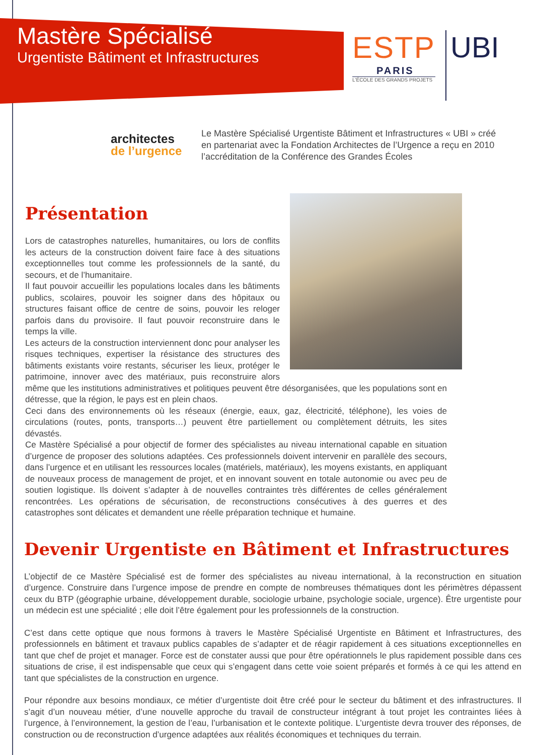Mastère Spécialisé
Urgentiste Bâtiment et Infrastructures
ESTP
PARIS
L'ÉCOLE DES GRANDS PROJETS
UBI
architectes
de l’urgence
Le Mastère Spécialisé Urgentiste Bâtiment et Infrastructures « UBI » créé en partenariat avec la Fondation Architectes de l’Urgence a reçu en 2010 l’accréditation de la Conférence des Grandes Écoles
Présentation
Lors de catastrophes naturelles, humanitaires, ou lors de conflits les acteurs de la construction doivent faire face à des situations exceptionnelles tout comme les professionnels de la santé, du secours, et de l’humanitaire.
Il faut pouvoir accueillir les populations locales dans les bâtiments publics, scolaires, pouvoir les soigner dans des hôpitaux ou structures faisant office de centre de soins, pouvoir les reloger parfois dans du provisoire. Il faut pouvoir reconstruire dans le temps la ville.
Les acteurs de la construction interviennent donc pour analyser les risques techniques, expertiser la résistance des structures des bâtiments existants voire restants, sécuriser les lieux, protéger le patrimoine, innover avec des matériaux, puis reconstruire alors même que les institutions administratives et politiques peuvent être désorganisées, que les populations sont en détresse, que la région, le pays est en plein chaos.
Ceci dans des environnements où les réseaux (énergie, eaux, gaz, électricité, téléphone), les voies de circulations (routes, ponts, transports…) peuvent être partiellement ou complètement détruits, les sites dévastés.
Ce Mastère Spécialisé a pour objectif de former des spécialistes au niveau international capable en situation d’urgence de proposer des solutions adaptées. Ces professionnels doivent intervenir en parallèle des secours, dans l’urgence et en utilisant les ressources locales (matériels, matériaux), les moyens existants, en appliquant de nouveaux process de management de projet, et en innovant souvent en totale autonomie ou avec peu de soutien logistique. Ils doivent s’adapter à de nouvelles contraintes très différentes de celles généralement rencontrées. Les opérations de sécurisation, de reconstructions consécutives à des guerres et des catastrophes sont délicates et demandent une réelle préparation technique et humaine.
Devenir Urgentiste en Bâtiment et Infrastructures
L’objectif de ce Mastère Spécialisé est de former des spécialistes au niveau international, à la reconstruction en situation d’urgence. Construire dans l’urgence impose de prendre en compte de nombreuses thématiques dont les périmètres dépassent ceux du BTP (géographie urbaine, développement durable, sociologie urbaine, psychologie sociale, urgence). Être urgentiste pour un médecin est une spécialité ; elle doit l’être également pour les professionnels de la construction.
C’est dans cette optique que nous formons à travers le Mastère Spécialisé Urgentiste en Bâtiment et Infrastructures, des professionnels en bâtiment et travaux publics capables de s’adapter et de réagir rapidement à ces situations exceptionnelles en tant que chef de projet et manager. Force est de constater aussi que pour être opérationnels le plus rapidement possible dans ces situations de crise, il est indispensable que ceux qui s’engagent dans cette voie soient préparés et formés à ce qui les attend en tant que spécialistes de la construction en urgence.
Pour répondre aux besoins mondiaux, ce métier d’urgentiste doit être créé pour le secteur du bâtiment et des infrastructures. Il s’agit d’un nouveau métier, d’une nouvelle approche du travail de constructeur intégrant à tout projet les contraintes liées à l’urgence, à l’environnement, la gestion de l’eau, l’urbanisation et le contexte politique. L’urgentiste devra trouver des réponses, de construction ou de reconstruction d’urgence adaptées aux réalités économiques et techniques du terrain.